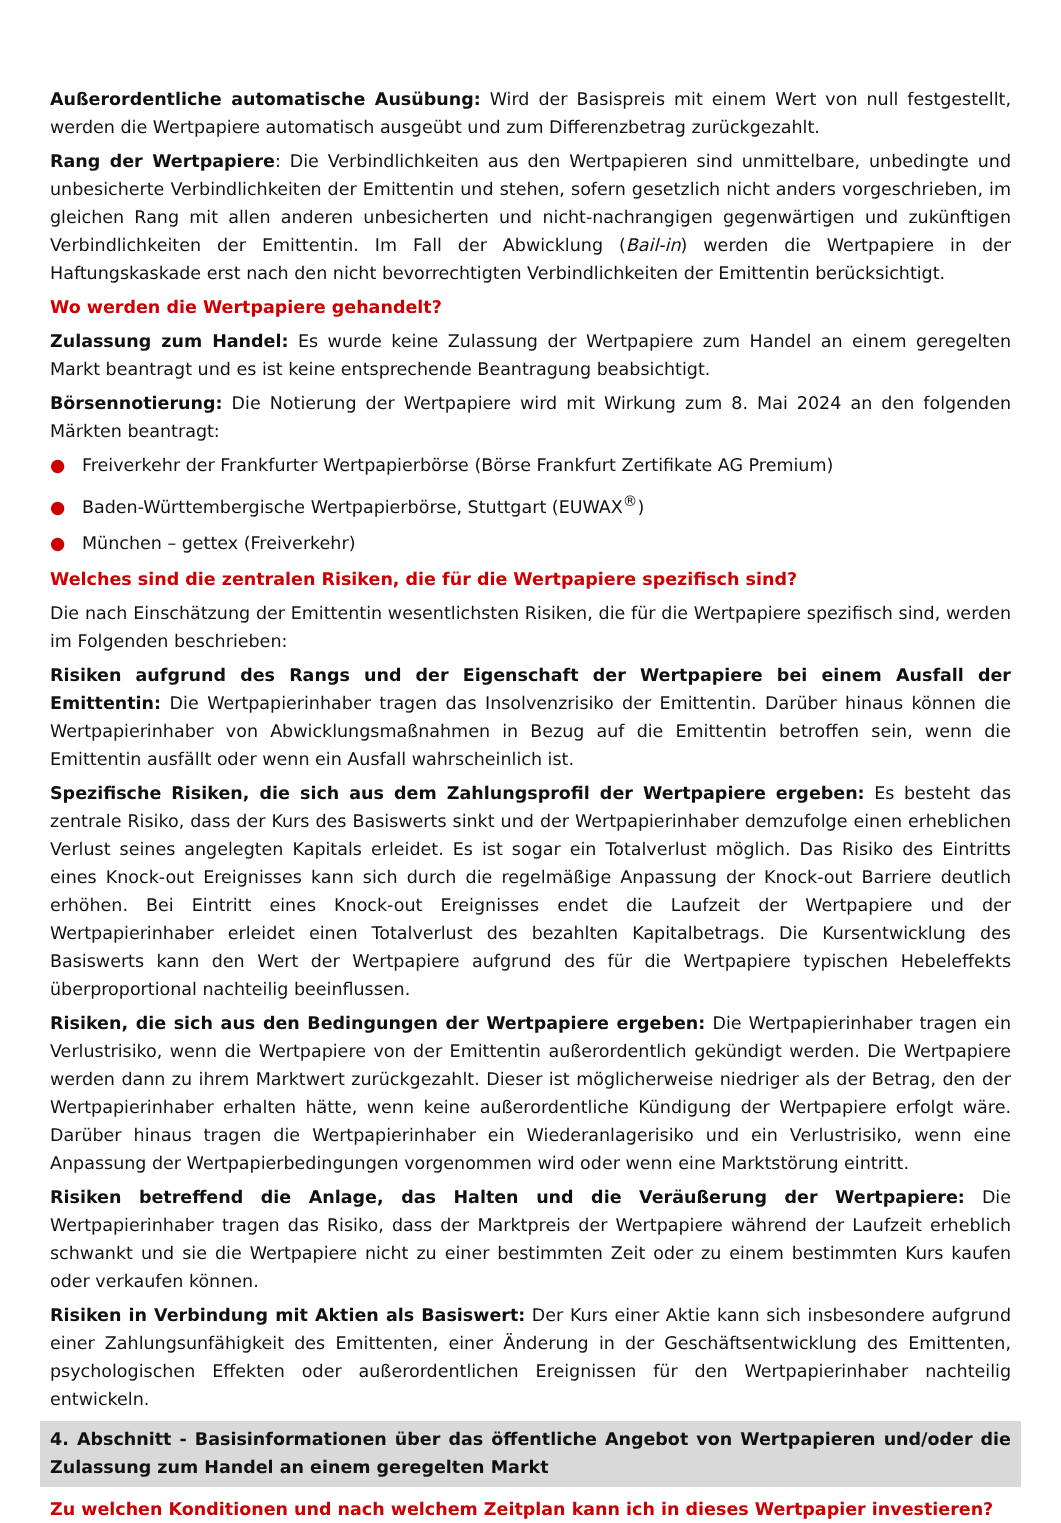Außerordentliche automatische Ausübung: Wird der Basispreis mit einem Wert von null festgestellt, werden die Wertpapiere automatisch ausgeübt und zum Differenzbetrag zurückgezahlt.
Rang der Wertpapiere: Die Verbindlichkeiten aus den Wertpapieren sind unmittelbare, unbedingte und unbesicherte Verbindlichkeiten der Emittentin und stehen, sofern gesetzlich nicht anders vorgeschrieben, im gleichen Rang mit allen anderen unbesicherten und nicht-nachrangigen gegenwärtigen und zukünftigen Verbindlichkeiten der Emittentin. Im Fall der Abwicklung (Bail-in) werden die Wertpapiere in der Haftungskaskade erst nach den nicht bevorrechtigten Verbindlichkeiten der Emittentin berücksichtigt.
Wo werden die Wertpapiere gehandelt?
Zulassung zum Handel: Es wurde keine Zulassung der Wertpapiere zum Handel an einem geregelten Markt beantragt und es ist keine entsprechende Beantragung beabsichtigt.
Börsennotierung: Die Notierung der Wertpapiere wird mit Wirkung zum 8. Mai 2024 an den folgenden Märkten beantragt:
● Freiverkehr der Frankfurter Wertpapierbörse (Börse Frankfurt Zertifikate AG Premium)
● Baden-Württembergische Wertpapierbörse, Stuttgart (EUWAX<sup>®</sup>)
● München – gettex (Freiverkehr)
Welches sind die zentralen Risiken, die für die Wertpapiere spezifisch sind?
Die nach Einschätzung der Emittentin wesentlichsten Risiken, die für die Wertpapiere spezifisch sind, werden im Folgenden beschrieben:
Risiken aufgrund des Rangs und der Eigenschaft der Wertpapiere bei einem Ausfall der Emittentin: Die Wertpapierinhaber tragen das Insolvenzrisiko der Emittentin. Darüber hinaus können die Wertpapierinhaber von Abwicklungsmaßnahmen in Bezug auf die Emittentin betroffen sein, wenn die Emittentin ausfällt oder wenn ein Ausfall wahrscheinlich ist.
Spezifische Risiken, die sich aus dem Zahlungsprofil der Wertpapiere ergeben: Es besteht das zentrale Risiko, dass der Kurs des Basiswerts sinkt und der Wertpapierinhaber demzufolge einen erheblichen Verlust seines angelegten Kapitals erleidet. Es ist sogar ein Totalverlust möglich. Das Risiko des Eintritts eines Knock-out Ereignisses kann sich durch die regelmäßige Anpassung der Knock-out Barriere deutlich erhöhen. Bei Eintritt eines Knock-out Ereignisses endet die Laufzeit der Wertpapiere und der Wertpapierinhaber erleidet einen Totalverlust des bezahlten Kapitalbetrags. Die Kursentwicklung des Basiswerts kann den Wert der Wertpapiere aufgrund des für die Wertpapiere typischen Hebeleffekts überproportional nachteilig beeinflussen.
Risiken, die sich aus den Bedingungen der Wertpapiere ergeben: Die Wertpapierinhaber tragen ein Verlustrisiko, wenn die Wertpapiere von der Emittentin außerordentlich gekündigt werden. Die Wertpapiere werden dann zu ihrem Marktwert zurückgezahlt. Dieser ist möglicherweise niedriger als der Betrag, den der Wertpapierinhaber erhalten hätte, wenn keine außerordentliche Kündigung der Wertpapiere erfolgt wäre. Darüber hinaus tragen die Wertpapierinhaber ein Wiederanlagerisiko und ein Verlustrisiko, wenn eine Anpassung der Wertpapierbedingungen vorgenommen wird oder wenn eine Marktstörung eintritt.
Risiken betreffend die Anlage, das Halten und die Veräußerung der Wertpapiere: Die Wertpapierinhaber tragen das Risiko, dass der Marktpreis der Wertpapiere während der Laufzeit erheblich schwankt und sie die Wertpapiere nicht zu einer bestimmten Zeit oder zu einem bestimmten Kurs kaufen oder verkaufen können.
Risiken in Verbindung mit Aktien als Basiswert: Der Kurs einer Aktie kann sich insbesondere aufgrund einer Zahlungsunfähigkeit des Emittenten, einer Änderung in der Geschäftsentwicklung des Emittenten, psychologischen Effekten oder außerordentlichen Ereignissen für den Wertpapierinhaber nachteilig entwickeln.
4. Abschnitt - Basisinformationen über das öffentliche Angebot von Wertpapieren und/oder die Zulassung zum Handel an einem geregelten Markt
Zu welchen Konditionen und nach welchem Zeitplan kann ich in dieses Wertpapier investieren?